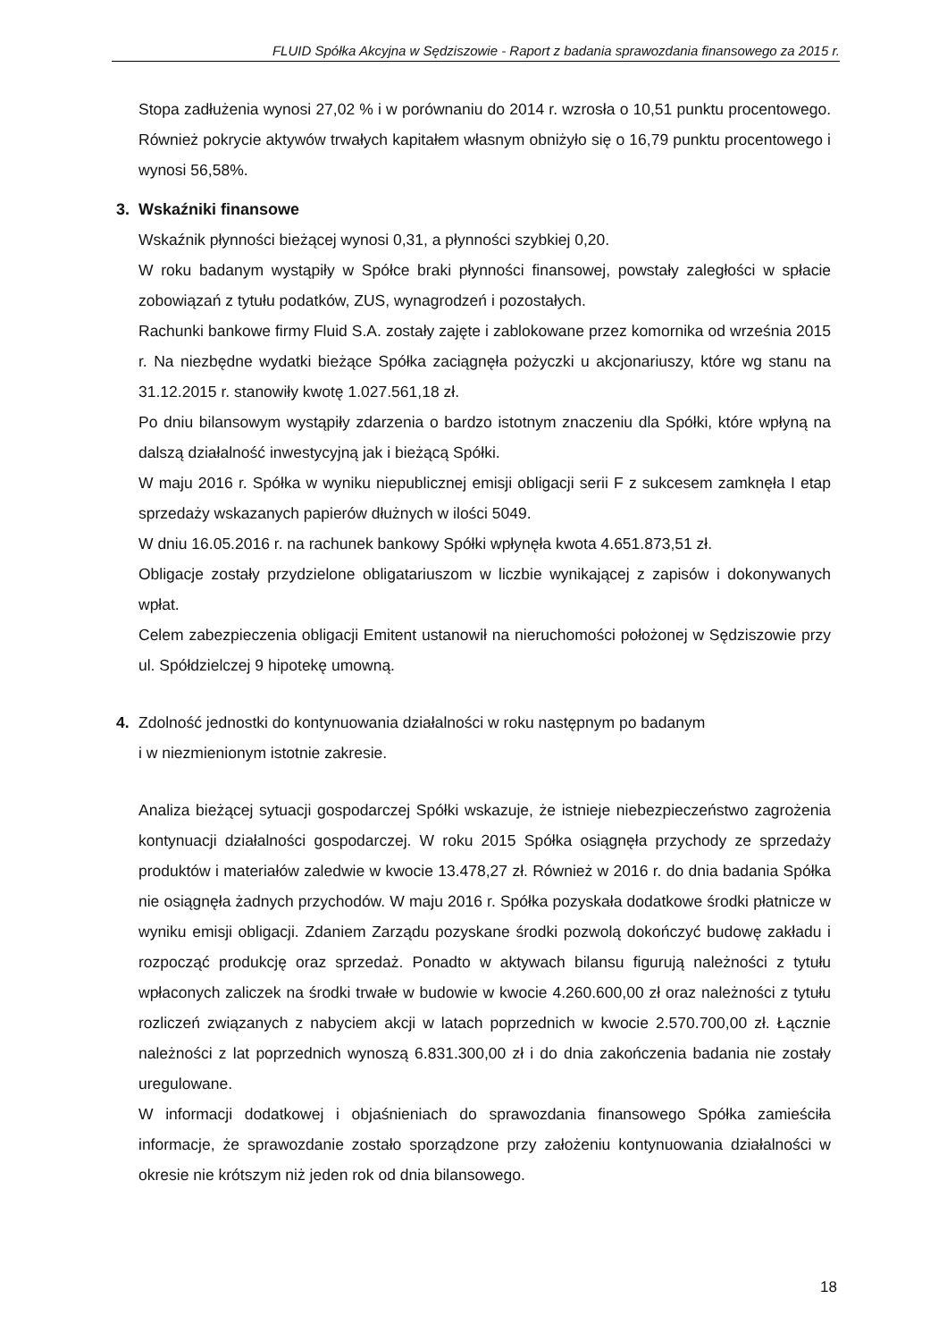FLUID Spółka Akcyjna w Sędziszowie - Raport z badania sprawozdania finansowego za 2015 r.
Stopa zadłużenia wynosi 27,02 % i w porównaniu do 2014 r. wzrosła o 10,51 punktu procentowego. Również pokrycie aktywów trwałych kapitałem własnym obniżyło się o 16,79 punktu procentowego i wynosi 56,58%.
3. Wskaźniki finansowe
Wskaźnik płynności bieżącej wynosi 0,31, a płynności szybkiej 0,20.
W roku badanym wystąpiły w Spółce braki płynności finansowej, powstały zaległości w spłacie zobowiązań z tytułu podatków, ZUS, wynagrodzeń i pozostałych.
Rachunki bankowe firmy Fluid S.A. zostały zajęte i zablokowane przez komornika od września 2015 r. Na niezbędne wydatki bieżące Spółka zaciągnęła pożyczki u akcjonariuszy, które wg stanu na 31.12.2015 r. stanowiły kwotę 1.027.561,18 zł.
Po dniu bilansowym wystąpiły zdarzenia o bardzo istotnym znaczeniu dla Spółki, które wpłyną na dalszą działalność inwestycyjną jak i bieżącą Spółki.
W maju 2016 r. Spółka w wyniku niepublicznej emisji obligacji serii F z sukcesem zamknęła I etap sprzedaży wskazanych papierów dłużnych w ilości 5049.
W dniu 16.05.2016 r. na rachunek bankowy Spółki wpłynęła kwota 4.651.873,51 zł.
Obligacje zostały przydzielone obligatariuszom w liczbie wynikającej z zapisów i dokonywanych wpłat.
Celem zabezpieczenia obligacji Emitent ustanowił na nieruchomości położonej w Sędziszowie przy ul. Spółdzielczej 9 hipotekę umowną.
4. Zdolność jednostki do kontynuowania działalności w roku następnym po badanym
i w niezmienionym istotnie zakresie.
Analiza bieżącej sytuacji gospodarczej Spółki wskazuje, że istnieje niebezpieczeństwo zagrożenia kontynuacji działalności gospodarczej. W roku 2015 Spółka osiągnęła przychody ze sprzedaży produktów i materiałów zaledwie w kwocie 13.478,27 zł. Również w 2016 r. do dnia badania Spółka nie osiągnęła żadnych przychodów. W maju 2016 r. Spółka pozyskała dodatkowe środki płatnicze w wyniku emisji obligacji. Zdaniem Zarządu pozyskane środki pozwolą dokończyć budowę zakładu i rozpocząć produkcję oraz sprzedaż. Ponadto w aktywach bilansu figurują należności z tytułu wpłaconych zaliczek na środki trwałe w budowie w kwocie 4.260.600,00 zł oraz należności z tytułu rozliczeń związanych z nabyciem akcji w latach poprzednich w kwocie 2.570.700,00 zł. Łącznie należności z lat poprzednich wynoszą 6.831.300,00 zł i do dnia zakończenia badania nie zostały uregulowane.
W informacji dodatkowej i objaśnieniach do sprawozdania finansowego Spółka zamieściła informacje, że sprawozdanie zostało sporządzone przy założeniu kontynuowania działalności w okresie nie krótszym niż jeden rok od dnia bilansowego.
18